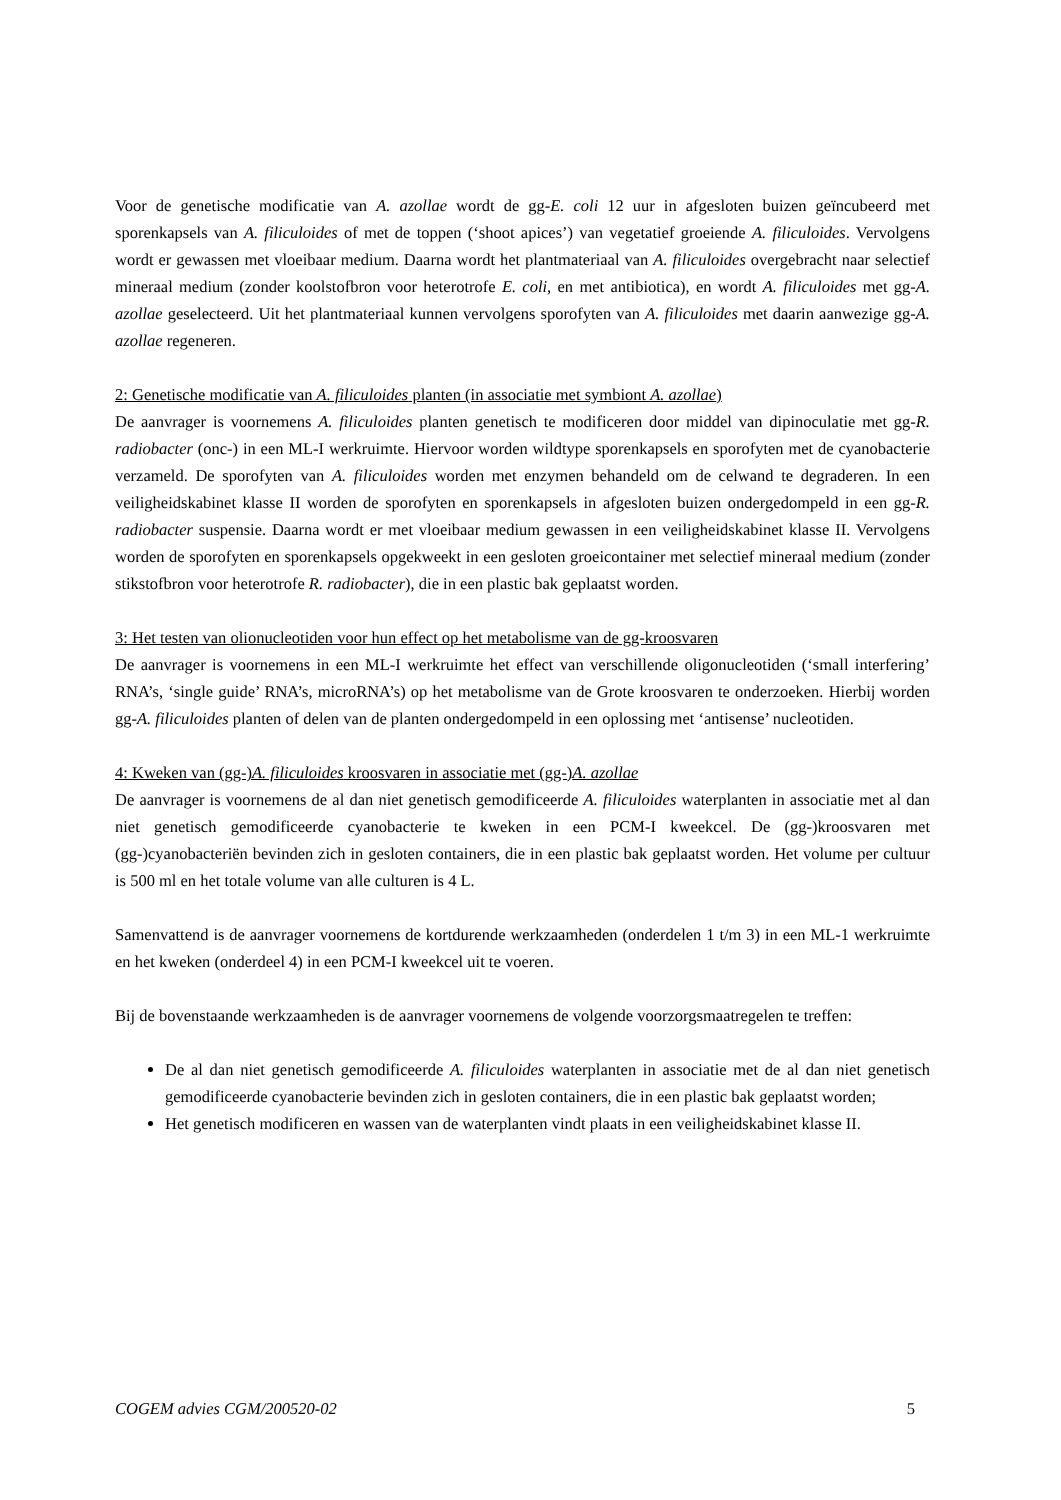Voor de genetische modificatie van A. azollae wordt de gg-E. coli 12 uur in afgesloten buizen geïncubeerd met sporenkapsels van A. filiculoides of met de toppen (‘shoot apices’) van vegetatief groeiende A. filiculoides. Vervolgens wordt er gewassen met vloeibaar medium. Daarna wordt het plantmateriaal van A. filiculoides overgebracht naar selectief mineraal medium (zonder koolstofbron voor heterotrofe E. coli, en met antibiotica), en wordt A. filiculoides met gg-A. azollae geselecteerd. Uit het plantmateriaal kunnen vervolgens sporofyten van A. filiculoides met daarin aanwezige gg-A. azollae regeneren.
2: Genetische modificatie van A. filiculoides planten (in associatie met symbiont A. azollae)
De aanvrager is voornemens A. filiculoides planten genetisch te modificeren door middel van dipinoculatie met gg-R. radiobacter (onc-) in een ML-I werkruimte. Hiervoor worden wildtype sporenkapsels en sporofyten met de cyanobacterie verzameld. De sporofyten van A. filiculoides worden met enzymen behandeld om de celwand te degraderen. In een veiligheidskabinet klasse II worden de sporofyten en sporenkapsels in afgesloten buizen ondergedompeld in een gg-R. radiobacter suspensie. Daarna wordt er met vloeibaar medium gewassen in een veiligheidskabinet klasse II. Vervolgens worden de sporofyten en sporenkapsels opgekweekt in een gesloten groeicontainer met selectief mineraal medium (zonder stikstofbron voor heterotrofe R. radiobacter), die in een plastic bak geplaatst worden.
3: Het testen van olionucleotiden voor hun effect op het metabolisme van de gg-kroosvaren
De aanvrager is voornemens in een ML-I werkruimte het effect van verschillende oligonucleotiden (‘small interfering’ RNA’s, ‘single guide’ RNA’s, microRNA’s) op het metabolisme van de Grote kroosvaren te onderzoeken. Hierbij worden gg-A. filiculoides planten of delen van de planten ondergedompeld in een oplossing met ‘antisense’ nucleotiden.
4: Kweken van (gg-)A. filiculoides kroosvaren in associatie met (gg-)A. azollae
De aanvrager is voornemens de al dan niet genetisch gemodificeerde A. filiculoides waterplanten in associatie met al dan niet genetisch gemodificeerde cyanobacterie te kweken in een PCM-I kweekcel. De (gg-)kroosvaren met (gg-)cyanobacteriën bevinden zich in gesloten containers, die in een plastic bak geplaatst worden. Het volume per cultuur is 500 ml en het totale volume van alle culturen is 4 L.
Samenvattend is de aanvrager voornemens de kortdurende werkzaamheden (onderdelen 1 t/m 3) in een ML-1 werkruimte en het kweken (onderdeel 4) in een PCM-I kweekcel uit te voeren.
Bij de bovenstaande werkzaamheden is de aanvrager voornemens de volgende voorzorgsmaatregelen te treffen:
De al dan niet genetisch gemodificeerde A. filiculoides waterplanten in associatie met de al dan niet genetisch gemodificeerde cyanobacterie bevinden zich in gesloten containers, die in een plastic bak geplaatst worden;
Het genetisch modificeren en wassen van de waterplanten vindt plaats in een veiligheidskabinet klasse II.
COGEM advies CGM/200520-02 5